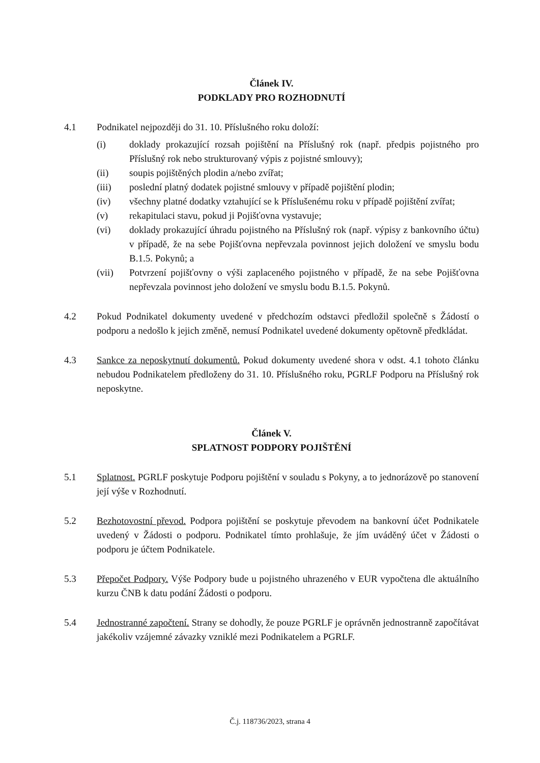Článek IV.
PODKLADY PRO ROZHODNUTÍ
4.1 Podnikatel nejpozději do 31. 10. Příslušného roku doloží:
(i) doklady prokazující rozsah pojištění na Příslušný rok (např. předpis pojistného pro Příslušný rok nebo strukturovaný výpis z pojistné smlouvy);
(ii) soupis pojištěných plodin a/nebo zvířat;
(iii) poslední platný dodatek pojistné smlouvy v případě pojištění plodin;
(iv) všechny platné dodatky vztahující se k Příslušenému roku v případě pojištění zvířat;
(v) rekapitulaci stavu, pokud ji Pojišťovna vystavuje;
(vi) doklady prokazující úhradu pojistného na Příslušný rok (např. výpisy z bankovního účtu) v případě, že na sebe Pojišťovna nepřevzala povinnost jejich doložení ve smyslu bodu B.1.5. Pokynů; a
(vii) Potvrzení pojišťovny o výši zaplaceného pojistného v případě, že na sebe Pojišťovna nepřevzala povinnost jeho doložení ve smyslu bodu B.1.5. Pokynů.
4.2 Pokud Podnikatel dokumenty uvedené v předchozím odstavci předložil společně s Žádostí o podporu a nedošlo k jejich změně, nemusí Podnikatel uvedené dokumenty opětovně předkládat.
4.3 Sankce za neposkytnutí dokumentů. Pokud dokumenty uvedené shora v odst. 4.1 tohoto článku nebudou Podnikatelem předloženy do 31. 10. Příslušného roku, PGRLF Podporu na Příslušný rok neposkytne.
Článek V.
SPLATNOST PODPORY POJIŠTĚNÍ
5.1 Splatnost. PGRLF poskytuje Podporu pojištění v souladu s Pokyny, a to jednorázově po stanovení její výše v Rozhodnutí.
5.2 Bezhotovostní převod. Podpora pojištění se poskytuje převodem na bankovní účet Podnikatele uvedený v Žádosti o podporu. Podnikatel tímto prohlašuje, že jím uváděný účet v Žádosti o podporu je účtem Podnikatele.
5.3 Přepočet Podpory. Výše Podpory bude u pojistného uhrazeného v EUR vypočtena dle aktuálního kurzu ČNB k datu podání Žádosti o podporu.
5.4 Jednostranné započtení. Strany se dohodly, že pouze PGRLF je oprávněn jednostranně započítávat jakékoliv vzájemné závazky vzniklé mezi Podnikatelem a PGRLF.
Č.j. 118736/2023, strana 4